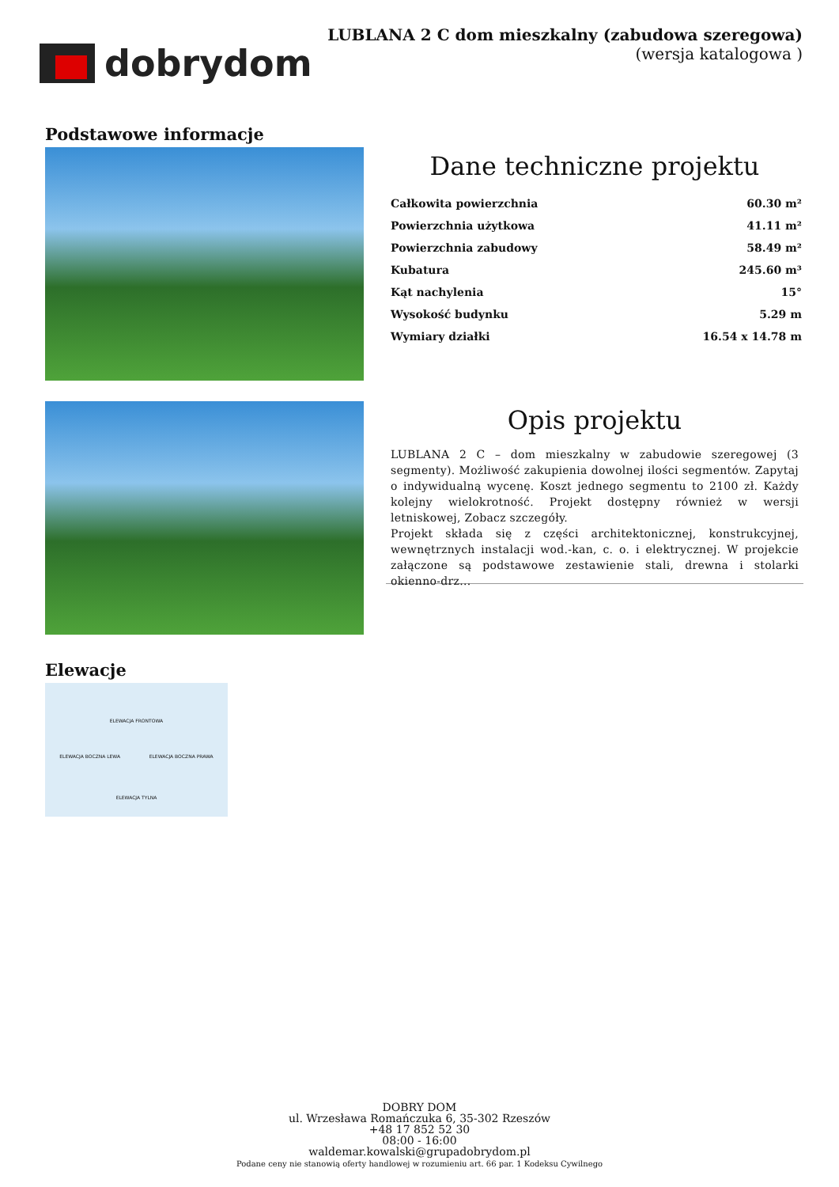dobrydom
LUBLANA 2 C dom mieszkalny (zabudowa szeregowa)
(wersja katalogowa )
Podstawowe informacje
Dane techniczne projektu
| Całkowita powierzchnia | 60.30 m² |
| Powierzchnia użytkowa | 41.11 m² |
| Powierzchnia zabudowy | 58.49 m² |
| Kubatura | 245.60 m³ |
| Kąt nachylenia | 15° |
| Wysokość budynku | 5.29 m |
| Wymiary działki | 16.54 x 14.78 m |
Opis projektu
LUBLANA 2 C – dom mieszkalny w zabudowie szeregowej (3 segmenty). Możliwość zakupienia dowolnej ilości segmentów. Zapytaj o indywidualną wycenę. Koszt jednego segmentu to 2100 zł. Każdy kolejny wielokrotność. Projekt dostępny również w wersji letniskowej, Zobacz szczegóły.
Projekt składa się z części architektonicznej, konstrukcyjnej, wewnętrznych instalacji wod.-kan, c. o. i elektrycznej. W projekcie załączone są podstawowe zestawienie stali, drewna i stolarki okienno-drz...
Elewacje
ELEWACJA FRONTOWA
ELEWACJA BOCZNA LEWA ELEWACJA BOCZNA PRAWA
ELEWACJA TYLNA
DOBRY DOM
ul. Wrzesława Romańczuka 6, 35-302 Rzeszów
+48 17 852 52 30
08:00 - 16:00
waldemar.kowalski@grupadobrydom.pl
Podane ceny nie stanowią oferty handlowej w rozumieniu art. 66 par. 1 Kodeksu Cywilnego